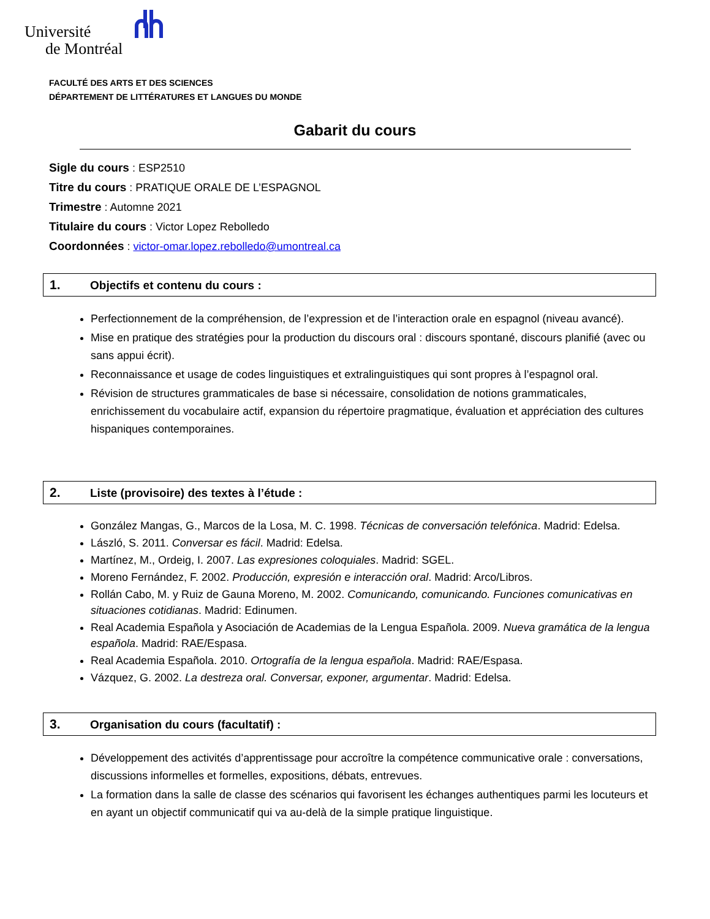Université
de Montréal
FACULTÉ DES ARTS ET DES SCIENCES
DÉPARTEMENT DE LITTÉRATURES ET LANGUES DU MONDE
Gabarit du cours
Sigle du cours : ESP2510
Titre du cours : PRATIQUE ORALE DE L’ESPAGNOL
Trimestre : Automne 2021
Titulaire du cours : Victor Lopez Rebolledo
Coordonnées : victor-omar.lopez.rebolledo@umontreal.ca
1. Objectifs et contenu du cours :
Perfectionnement de la compréhension, de l’expression et de l’interaction orale en espagnol (niveau avancé).
Mise en pratique des stratégies pour la production du discours oral : discours spontané, discours planifié (avec ou sans appui écrit).
Reconnaissance et usage de codes linguistiques et extralinguistiques qui sont propres à l’espagnol oral.
Révision de structures grammaticales de base si nécessaire, consolidation de notions grammaticales, enrichissement du vocabulaire actif, expansion du répertoire pragmatique, évaluation et appréciation des cultures hispaniques contemporaines.
2. Liste (provisoire) des textes à l’étude :
González Mangas, G., Marcos de la Losa, M. C. 1998. Técnicas de conversación telefónica. Madrid: Edelsa.
László, S. 2011. Conversar es fácil. Madrid: Edelsa.
Martínez, M., Ordeig, I. 2007. Las expresiones coloquiales. Madrid: SGEL.
Moreno Fernández, F. 2002. Producción, expresión e interacción oral. Madrid: Arco/Libros.
Rollán Cabo, M. y Ruiz de Gauna Moreno, M. 2002. Comunicando, comunicando. Funciones comunicativas en situaciones cotidianas. Madrid: Edinumen.
Real Academia Española y Asociación de Academias de la Lengua Española. 2009. Nueva gramática de la lengua española. Madrid: RAE/Espasa.
Real Academia Española. 2010. Ortografía de la lengua española. Madrid: RAE/Espasa.
Vázquez, G. 2002. La destreza oral. Conversar, exponer, argumentar. Madrid: Edelsa.
3. Organisation du cours (facultatif) :
Développement des activités d’apprentissage pour accroître la compétence communicative orale : conversations, discussions informelles et formelles, expositions, débats, entrevues.
La formation dans la salle de classe des scénarios qui favorisent les échanges authentiques parmi les locuteurs et en ayant un objectif communicatif qui va au-delà de la simple pratique linguistique.